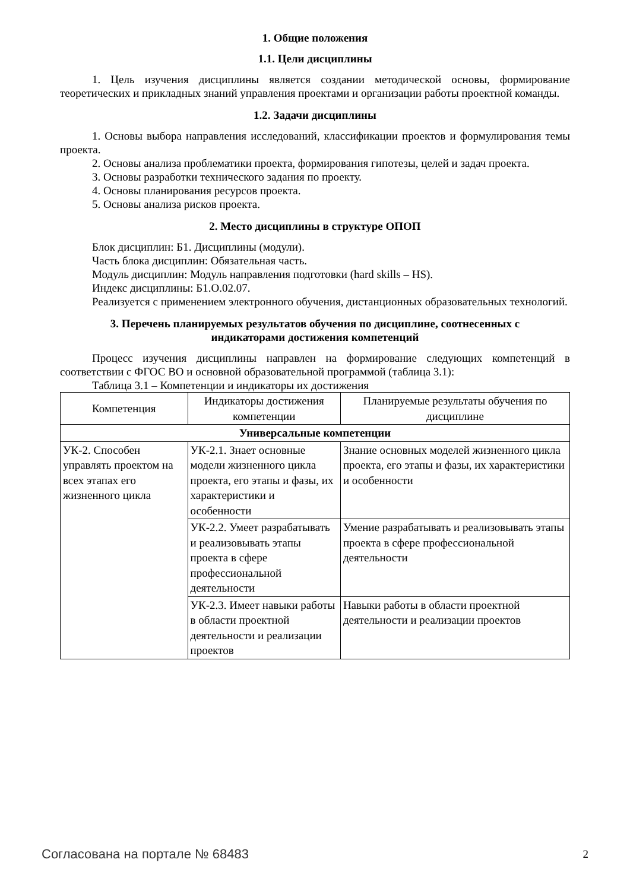1. Общие положения
1.1. Цели дисциплины
1. Цель изучения дисциплины является создании методической основы, формирование теоретических и прикладных знаний управления проектами и организации работы проектной команды.
1.2. Задачи дисциплины
1. Основы выбора направления исследований, классификации проектов и формулирования темы проекта.
2. Основы анализа проблематики проекта, формирования гипотезы, целей и задач проекта.
3. Основы разработки технического задания по проекту.
4. Основы планирования ресурсов проекта.
5. Основы анализа рисков проекта.
2. Место дисциплины в структуре ОПОП
Блок дисциплин: Б1. Дисциплины (модули).
Часть блока дисциплин: Обязательная часть.
Модуль дисциплин: Модуль направления подготовки (hard skills – HS).
Индекс дисциплины: Б1.О.02.07.
Реализуется с применением электронного обучения, дистанционных образовательных технологий.
3. Перечень планируемых результатов обучения по дисциплине, соотнесенных с
индикаторами достижения компетенций
Процесс изучения дисциплины направлен на формирование следующих компетенций в соответствии с ФГОС ВО и основной образовательной программой (таблица 3.1):
Таблица 3.1 – Компетенции и индикаторы их достижения
| Компетенция | Индикаторы достижения компетенции | Планируемые результаты обучения по дисциплине |
| --- | --- | --- |
| Универсальные компетенции | | |
| УК-2. Способен управлять проектом на всех этапах его жизненного цикла | УК-2.1. Знает основные модели жизненного цикла проекта, его этапы и фазы, их характеристики и особенности | Знание основных моделей жизненного цикла проекта, его этапы и фазы, их характеристики и особенности |
| | УК-2.2. Умеет разрабатывать и реализовывать этапы проекта в сфере профессиональной деятельности | Умение разрабатывать и реализовывать этапы проекта в сфере профессиональной деятельности |
| | УК-2.3. Имеет навыки работы в области проектной деятельности и реализации проектов | Навыки работы в области проектной деятельности и реализации проектов |
Согласована на портале № 68483 2